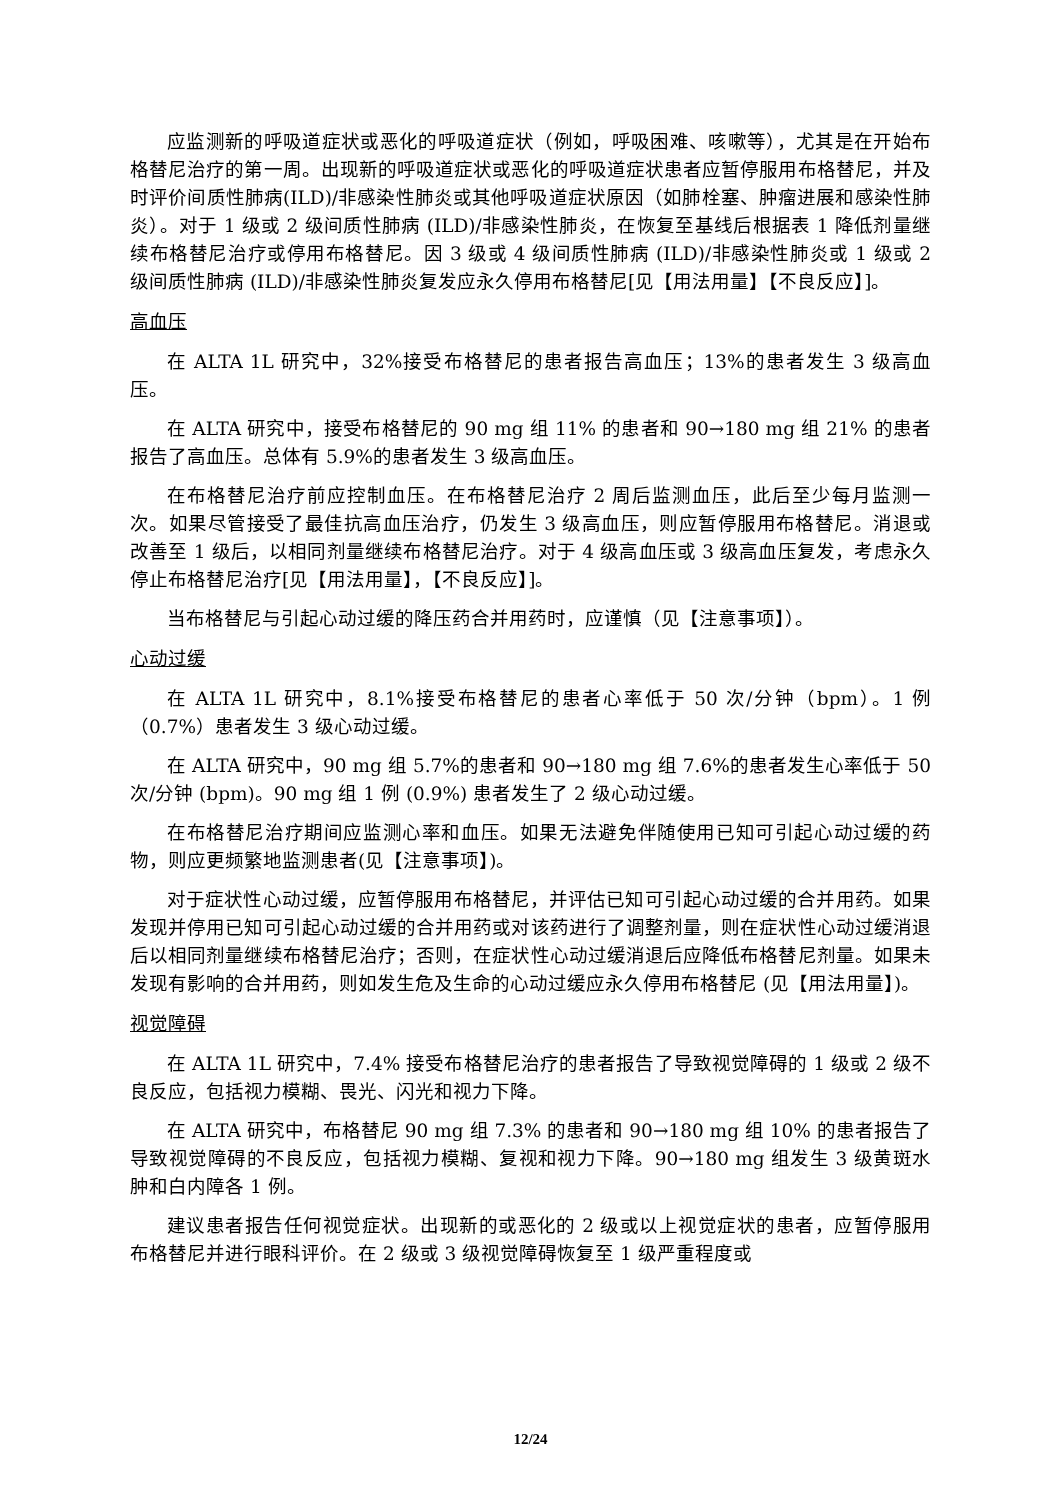应监测新的呼吸道症状或恶化的呼吸道症状（例如，呼吸困难、咳嗽等），尤其是在开始布格替尼治疗的第一周。出现新的呼吸道症状或恶化的呼吸道症状患者应暂停服用布格替尼，并及时评价间质性肺病(ILD)/非感染性肺炎或其他呼吸道症状原因（如肺栓塞、肿瘤进展和感染性肺炎）。对于 1 级或 2 级间质性肺病 (ILD)/非感染性肺炎，在恢复至基线后根据表 1 降低剂量继续布格替尼治疗或停用布格替尼。因 3 级或 4 级间质性肺病 (ILD)/非感染性肺炎或 1 级或 2 级间质性肺病 (ILD)/非感染性肺炎复发应永久停用布格替尼[见【用法用量】【不良反应】]。
高血压
在 ALTA 1L 研究中，32%接受布格替尼的患者报告高血压；13%的患者发生 3 级高血压。
在 ALTA 研究中，接受布格替尼的 90 mg 组 11% 的患者和 90→180 mg 组 21% 的患者报告了高血压。总体有 5.9%的患者发生 3 级高血压。
在布格替尼治疗前应控制血压。在布格替尼治疗 2 周后监测血压，此后至少每月监测一次。如果尽管接受了最佳抗高血压治疗，仍发生 3 级高血压，则应暂停服用布格替尼。消退或改善至 1 级后，以相同剂量继续布格替尼治疗。对于 4 级高血压或 3 级高血压复发，考虑永久停止布格替尼治疗[见【用法用量】，【不良反应】]。
当布格替尼与引起心动过缓的降压药合并用药时，应谨慎（见【注意事项】）。
心动过缓
在 ALTA 1L 研究中，8.1%接受布格替尼的患者心率低于 50 次/分钟（bpm）。1 例（0.7%）患者发生 3 级心动过缓。
在 ALTA 研究中，90 mg 组 5.7%的患者和 90→180 mg 组 7.6%的患者发生心率低于 50 次/分钟 (bpm)。90 mg 组 1 例 (0.9%) 患者发生了 2 级心动过缓。
在布格替尼治疗期间应监测心率和血压。如果无法避免伴随使用已知可引起心动过缓的药物，则应更频繁地监测患者(见【注意事项】)。
对于症状性心动过缓，应暂停服用布格替尼，并评估已知可引起心动过缓的合并用药。如果发现并停用已知可引起心动过缓的合并用药或对该药进行了调整剂量，则在症状性心动过缓消退后以相同剂量继续布格替尼治疗；否则，在症状性心动过缓消退后应降低布格替尼剂量。如果未发现有影响的合并用药，则如发生危及生命的心动过缓应永久停用布格替尼 (见【用法用量】)。
视觉障碍
在 ALTA 1L 研究中，7.4% 接受布格替尼治疗的患者报告了导致视觉障碍的 1 级或 2 级不良反应，包括视力模糊、畏光、闪光和视力下降。
在 ALTA 研究中，布格替尼 90 mg 组 7.3% 的患者和 90→180 mg 组 10% 的患者报告了导致视觉障碍的不良反应，包括视力模糊、复视和视力下降。90→180 mg 组发生 3 级黄斑水肿和白内障各 1 例。
建议患者报告任何视觉症状。出现新的或恶化的 2 级或以上视觉症状的患者，应暂停服用布格替尼并进行眼科评价。在 2 级或 3 级视觉障碍恢复至 1 级严重程度或
12/24